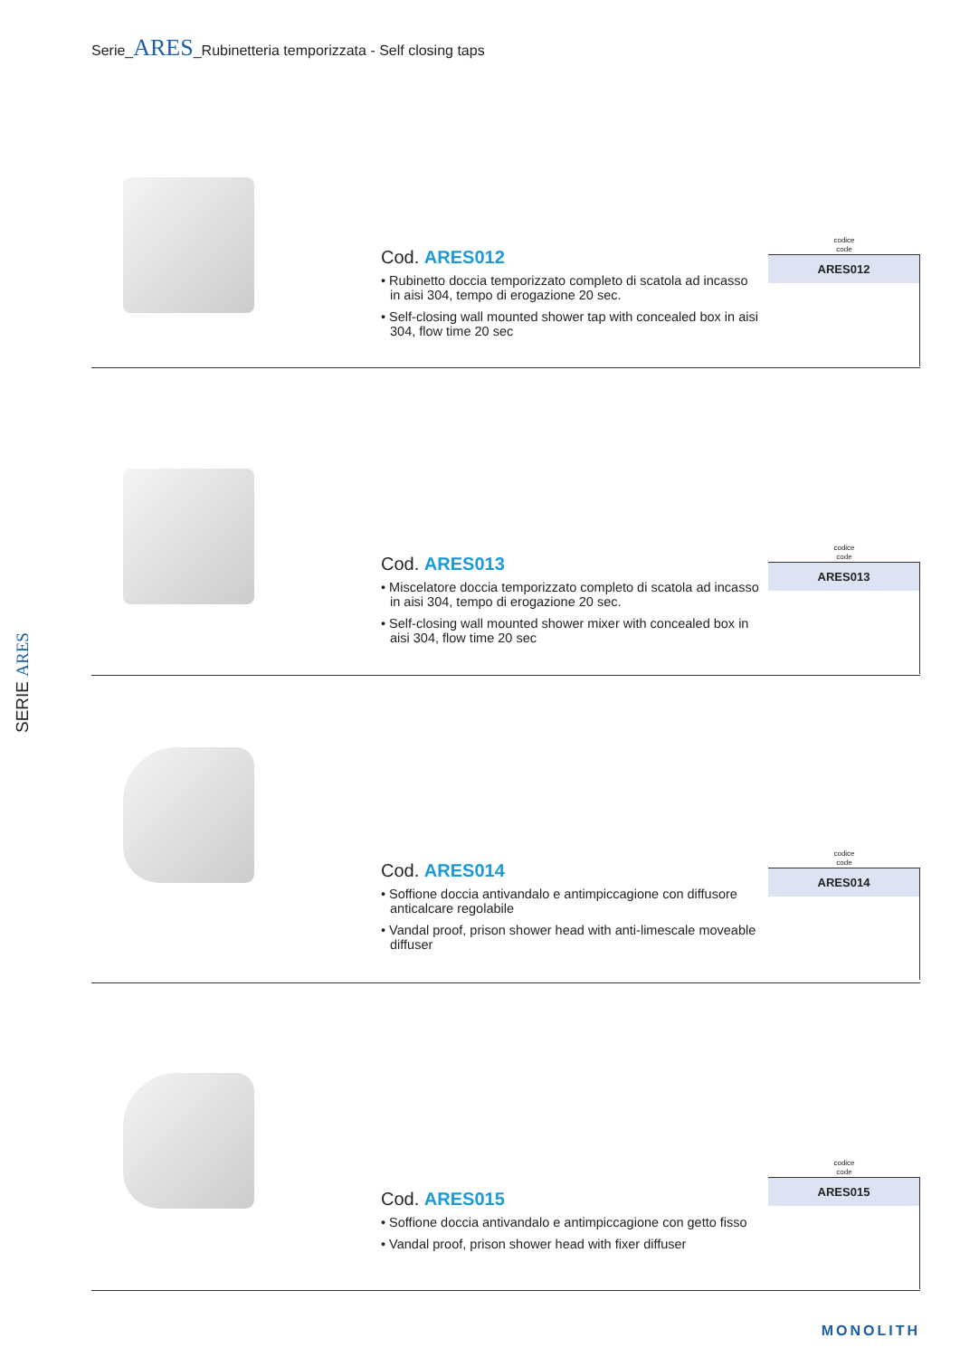Serie_ARES_Rubinetteria temporizzata - Self closing taps
SERIE ARES
Cod. ARES012
• Rubinetto doccia temporizzato completo di scatola ad incasso in aisi 304, tempo di erogazione 20 sec.
• Self-closing wall mounted shower tap with concealed box in aisi 304, flow time 20 sec
codice
code
| ARES012 |
| --- |
Cod. ARES013
• Miscelatore doccia temporizzato completo di scatola ad incasso in aisi 304, tempo di erogazione 20 sec.
• Self-closing wall mounted shower mixer with concealed box in aisi 304, flow time 20 sec
codice
code
| ARES013 |
| --- |
Cod. ARES014
• Soffione doccia antivandalo e antimpiccagione con diffusore anticalcare regolabile
• Vandal proof, prison shower head with anti-limescale moveable diffuser
codice
code
| ARES014 |
| --- |
Cod. ARES015
• Soffione doccia antivandalo e antimpiccagione con getto fisso
• Vandal proof, prison shower head with fixer diffuser
codice
code
| ARES015 |
| --- |
MONOLITH